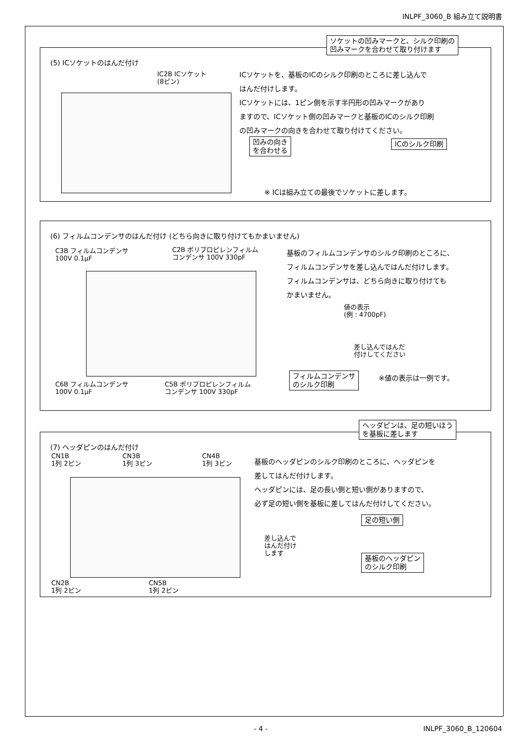INLPF_3060_B 組み立て説明書
ソケットの凹みマークと、シルク印刷の
凹みマークを合わせて取り付けます
(5) ICソケットのはんだ付け
IC2B ICソケット
(8ピン)
ICソケットを、基板のICのシルク印刷のところに差し込んで
はんだ付けします。
ICソケットには、1ピン側を示す半円形の凹みマークがあり
ますので、ICソケット側の凹みマークと基板のICのシルク印刷
の凹みマークの向きを合わせて取り付けてください。
凹みの向き
を合わせる
ICのシルク印刷
※ ICは組み立ての最後でソケットに差します。
(6) フィルムコンデンサのはんだ付け (どちら向きに取り付けてもかまいません)
C3B フィルムコンデンサ
100V 0.1μF
C2B ポリプロピレンフィルム
コンデンサ 100V 330pF
基板のフィルムコンデンサのシルク印刷のところに、
フィルムコンデンサを差し込んではんだ付けします。
フィルムコンデンサは、どちら向きに取り付けても
かまいません。
値の表示
(例 : 4700pF)
差し込んではんだ
付けしてください
フィルムコンデンサ
のシルク印刷
※値の表示は一例です。
C6B フィルムコンデンサ
100V 0.1μF
C5B ポリプロピレンフィルム
コンデンサ 100V 330pF
ヘッダピンは、足の短いほう
を基板に差します
(7) ヘッダピンのはんだ付け
CN1B
1列 2ピン
CN3B
1列 3ピン
CN4B
1列 3ピン
基板のヘッダピンのシルク印刷のところに、ヘッダピンを
差してはんだ付けします。
ヘッダピンには、足の長い側と短い側がありますので、
必ず足の短い側を基板に差してはんだ付けしてください。
足の短い側
差し込んで
はんだ付け
します
基板のヘッダピン
のシルク印刷
CN2B
1列 2ピン
CN5B
1列 2ピン
- 4 - INLPF_3060_B_120604